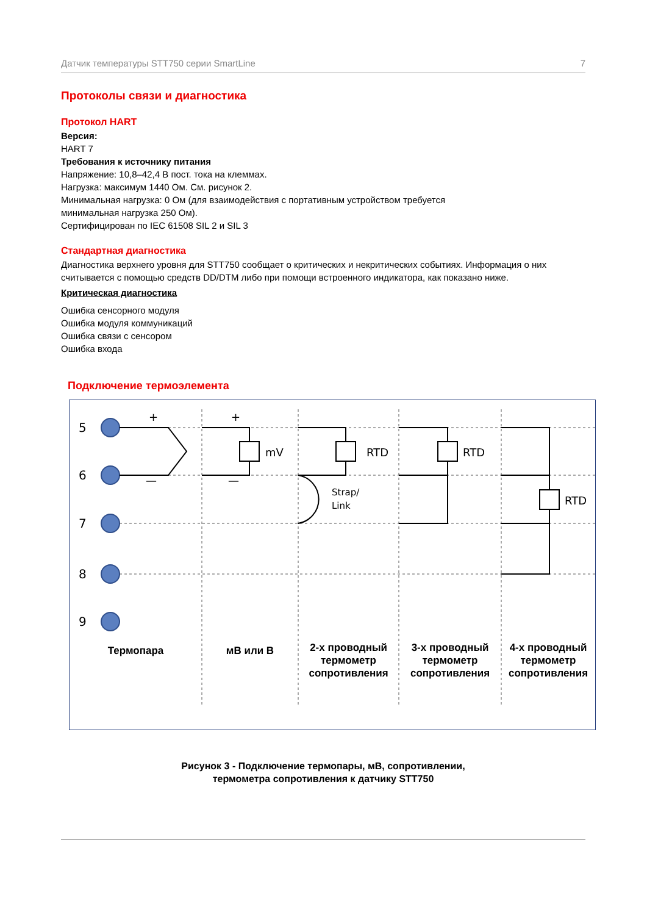Датчик температуры STT750 серии SmartLine 7
Протоколы связи и диагностика
Протокол HART
Версия:
HART 7
Требования к источнику питания
Напряжение: 10,8–42,4 В пост. тока на клеммах.
Нагрузка: максимум 1440 Ом. См. рисунок 2.
Минимальная нагрузка: 0 Ом (для взаимодействия с портативным устройством требуется
минимальная нагрузка 250 Ом).
Сертифицирован по IEC 61508 SIL 2 и SIL 3
Стандартная диагностика
Диагностика верхнего уровня для STT750 сообщает о критических и некритических событиях. Информация о них считывается с помощью средств DD/DTM либо при помощи встроенного индикатора, как показано ниже.
Критическая диагностика
Ошибка сенсорного модуля
Ошибка модуля коммуникаций
Ошибка связи с сенсором
Ошибка входа
Подключение термоэлемента
5
6
7
8
9
+
+
—
—
mV
RTD
RTD
RTD
Strap/
Link
Термопара мВ или В
2-х проводный термометр сопротивления
3-х проводный термометр сопротивления
4-х проводный термометр сопротивления
Рисунок 3 - Подключение термопары, мВ, сопротивлении,
термометра сопротивления к датчику STT750